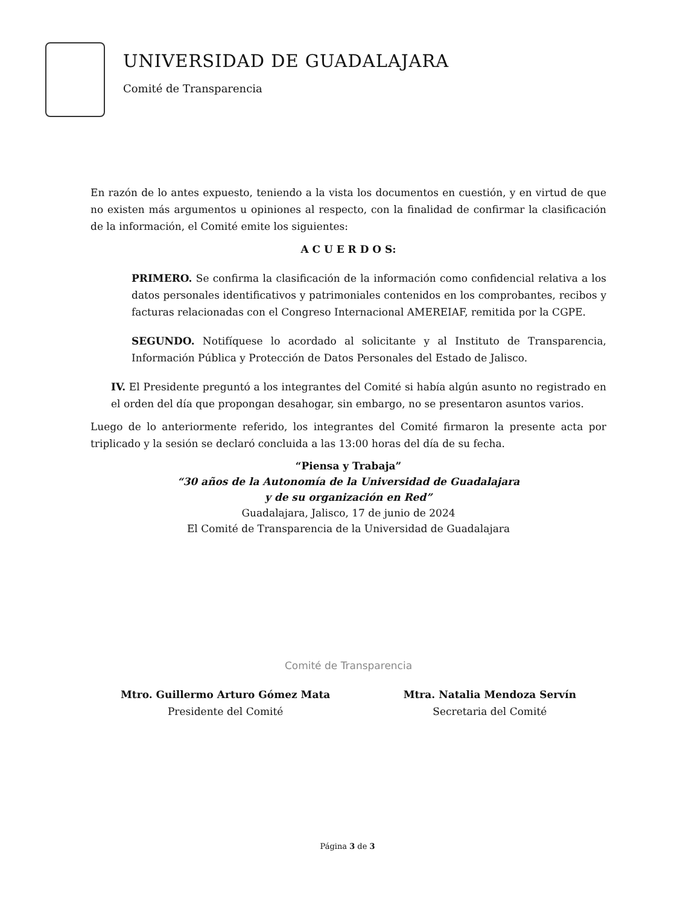UNIVERSIDAD DE GUADALAJARA
Comité de Transparencia
En razón de lo antes expuesto, teniendo a la vista los documentos en cuestión, y en virtud de que no existen más argumentos u opiniones al respecto, con la finalidad de confirmar la clasificación de la información, el Comité emite los siguientes:
A C U E R D O S:
PRIMERO. Se confirma la clasificación de la información como confidencial relativa a los datos personales identificativos y patrimoniales contenidos en los comprobantes, recibos y facturas relacionadas con el Congreso Internacional AMEREIAF, remitida por la CGPE.
SEGUNDO. Notifíquese lo acordado al solicitante y al Instituto de Transparencia, Información Pública y Protección de Datos Personales del Estado de Jalisco.
IV. El Presidente preguntó a los integrantes del Comité si había algún asunto no registrado en el orden del día que propongan desahogar, sin embargo, no se presentaron asuntos varios.
Luego de lo anteriormente referido, los integrantes del Comité firmaron la presente acta por triplicado y la sesión se declaró concluida a las 13:00 horas del día de su fecha.
“Piensa y Trabaja”
“30 años de la Autonomía de la Universidad de Guadalajara
y de su organización en Red”
Guadalajara, Jalisco, 17 de junio de 2024
El Comité de Transparencia de la Universidad de Guadalajara
Comité de Transparencia
Mtro. Guillermo Arturo Gómez Mata
Presidente del Comité
Mtra. Natalia Mendoza Servín
Secretaria del Comité
Página 3 de 3